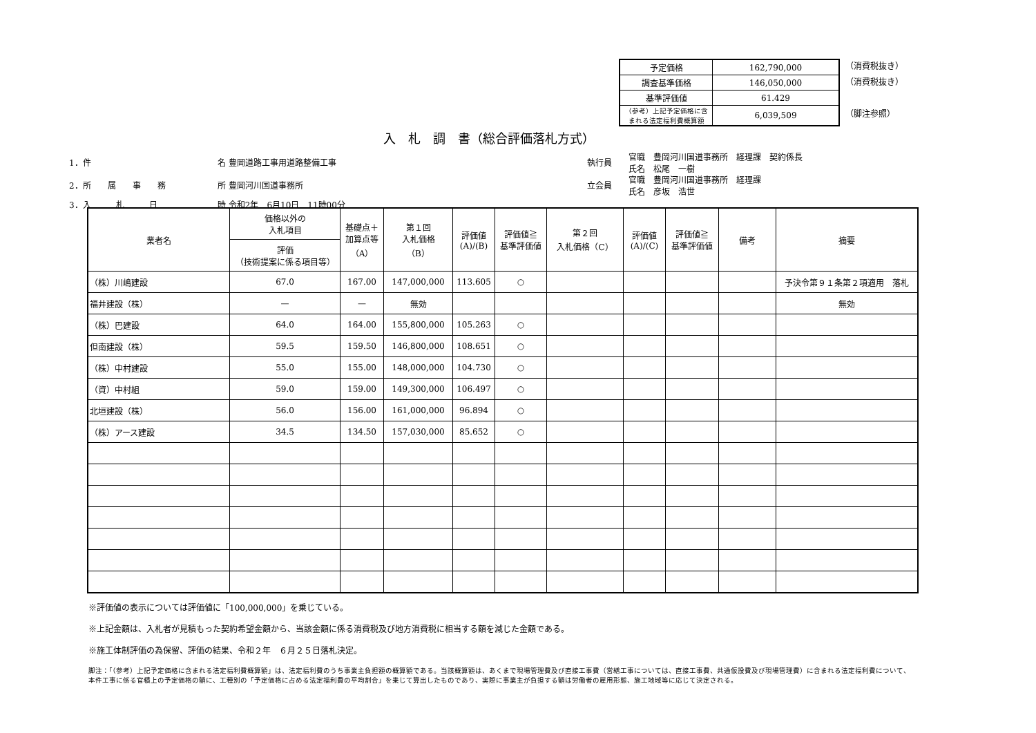| 予定価格 | 162,790,000 |
| 調査基準価格 | 146,050,000 |
| 基準評価値 | 61.429 |
| （参考）上記予定価格に含まれる法定福利費概算額 | 6,039,509 |
（消費税抜き）
（消費税抜き）
（脚注参照）
入　札　調　書（総合評価落札方式）
1．件 名 豊岡道路工事用道路整備工事 執行員 官職　豊岡河川国道事務所　経理課　契約係長
氏名　松尾　一樹
2．所　　属　　事　　務 所 豊岡河川国道事務所 立会員 官職　豊岡河川国道事務所　経理課
氏名　彦坂　浩世
3．入　　　札　　　日 時 令和2年　6月10日　11時00分
| 業者名 | 価格以外の 入札項目 | 基礎点＋ 加算点等 （A） | 第１回 入札価格 （B） | 評価値 (A)/(B) | 評価値≧ 基準評価値 | 第２回 入札価格（C） | 評価値 (A)/(C) | 評価値≧ 基準評価値 | 備考 | 摘要 |
| --- | --- | --- | --- | --- | --- | --- | --- | --- | --- | --- |
| | 評価 （技術提案に係る項目等） | | | | | | | | | |
| （株）川嶋建設 | 67.0 | 167.00 | 147,000,000 | 113.605 | ○ | | | | | 予決令第９１条第２項適用 落札 |
| 福井建設（株） | — | — | 無効 | | | | | | | 無効 |
| （株）巴建設 | 64.0 | 164.00 | 155,800,000 | 105.263 | ○ | | | | | |
| 但南建設（株） | 59.5 | 159.50 | 146,800,000 | 108.651 | ○ | | | | | |
| （株）中村建設 | 55.0 | 155.00 | 148,000,000 | 104.730 | ○ | | | | | |
| （資）中村組 | 59.0 | 159.00 | 149,300,000 | 106.497 | ○ | | | | | |
| 北垣建設（株） | 56.0 | 156.00 | 161,000,000 | 96.894 | ○ | | | | | |
| （株）アース建設 | 34.5 | 134.50 | 157,030,000 | 85.652 | ○ | | | | | |
※評価値の表示については評価値に「100,000,000」を乗じている。
※上記金額は、入札者が見積もった契約希望金額から、当該金額に係る消費税及び地方消費税に相当する額を減じた金額である。
※施工体制評価の為保留、評価の結果、令和２年　６月２５日落札決定。
脚注：「（参考）上記予定価格に含まれる法定福利費概算額」は、法定福利費のうち事業主負担額の概算額である。当該概算額は、あくまで現場管理費及び直接工事費（営繕工事については、直接工事費、共通仮設費及び現場管理費）に含まれる法定福利費について、本件工事に係る官積上の予定価格の額に、工種別の「予定価格に占める法定福利費の平均割合」を乗じて算出したものであり、実際に事業主が負担する額は労働者の雇用形態、施工地域等に応じて決定される。